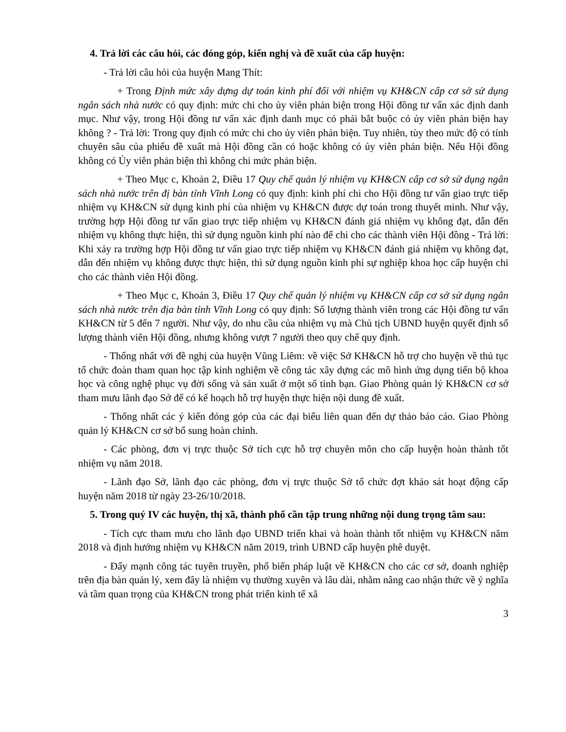4. Trả lời các câu hỏi, các đóng góp, kiến nghị và đề xuất của cấp huyện:
- Trả lời câu hỏi của huyện Mang Thít:
+ Trong Định mức xây dựng dự toán kinh phí đối với nhiệm vụ KH&CN cấp cơ sở sử dụng ngân sách nhà nước có quy định: mức chi cho ủy viên phản biện trong Hội đồng tư vấn xác định danh mục. Như vậy, trong Hội đồng tư vấn xác định danh mục có phải bắt buộc có ủy viên phản biện hay không ? - Trả lời: Trong quy định có mức chi cho ủy viên phản biện. Tuy nhiên, tùy theo mức độ có tính chuyên sâu của phiếu đề xuất mà Hội đồng cần có hoặc không có ủy viên phản biện. Nếu Hội đồng không có Ủy viên phản biện thì không chi mức phản biện.
+ Theo Mục c, Khoản 2, Điều 17 Quy chế quản lý nhiệm vụ KH&CN cấp cơ sở sử dụng ngân sách nhà nước trên đị bàn tỉnh Vĩnh Long có quy định: kinh phí chi cho Hội đồng tư vấn giao trực tiếp nhiệm vụ KH&CN sử dụng kinh phí của nhiệm vụ KH&CN được dự toán trong thuyết minh. Như vậy, trường hợp Hội đồng tư vấn giao trực tiếp nhiệm vụ KH&CN đánh giá nhiệm vụ không đạt, dẫn đến nhiệm vụ không thực hiện, thì sử dụng nguồn kinh phí nào để chi cho các thành viên Hội đồng - Trả lời: Khi xảy ra trường hợp Hội đồng tư vấn giao trực tiếp nhiệm vụ KH&CN đánh giá nhiệm vụ không đạt, dẫn đến nhiệm vụ không được thực hiện, thì sử dụng nguồn kinh phí sự nghiệp khoa học cấp huyện chi cho các thành viên Hội đồng.
+ Theo Mục c, Khoản 3, Điều 17 Quy chế quản lý nhiệm vụ KH&CN cấp cơ sở sử dụng ngân sách nhà nước trên địa bàn tỉnh Vĩnh Long có quy định: Số lượng thành viên trong các Hội đồng tư vấn KH&CN từ 5 đến 7 người. Như vậy, do nhu cầu của nhiệm vụ mà Chủ tịch UBND huyện quyết định số lượng thành viên Hội đồng, nhưng không vượt 7 người theo quy chế quy định.
- Thống nhất với đề nghị của huyện Vũng Liêm: về việc Sở KH&CN hỗ trợ cho huyện về thủ tục tổ chức đoàn tham quan học tập kinh nghiệm về công tác xây dựng các mô hình ứng dụng tiến bộ khoa học và công nghệ phục vụ đời sống và sản xuất ở một số tỉnh bạn. Giao Phòng quản lý KH&CN cơ sở tham mưu lãnh đạo Sở để có kế hoạch hỗ trợ huyện thực hiện nội dung đề xuất.
- Thống nhất các ý kiến đóng góp của các đại biểu liên quan đến dự thảo báo cáo. Giao Phòng quản lý KH&CN cơ sở bổ sung hoàn chỉnh.
- Các phòng, đơn vị trực thuộc Sở tích cực hỗ trợ chuyên môn cho cấp huyện hoàn thành tốt nhiệm vụ năm 2018.
- Lãnh đạo Sở, lãnh đạo các phòng, đơn vị trực thuộc Sở tổ chức đợt khảo sát hoạt động cấp huyện năm 2018 từ ngày 23-26/10/2018.
5. Trong quý IV các huyện, thị xã, thành phố cần tập trung những nội dung trọng tâm sau:
- Tích cực tham mưu cho lãnh đạo UBND triển khai và hoàn thành tốt nhiệm vụ KH&CN năm 2018 và định hướng nhiệm vụ KH&CN năm 2019, trình UBND cấp huyện phê duyệt.
- Đẩy mạnh công tác tuyên truyền, phổ biến pháp luật về KH&CN cho các cơ sở, doanh nghiệp trên địa bàn quản lý, xem đây là nhiệm vụ thường xuyên và lâu dài, nhằm nâng cao nhận thức về ý nghĩa và tầm quan trọng của KH&CN trong phát triển kinh tế xã
3